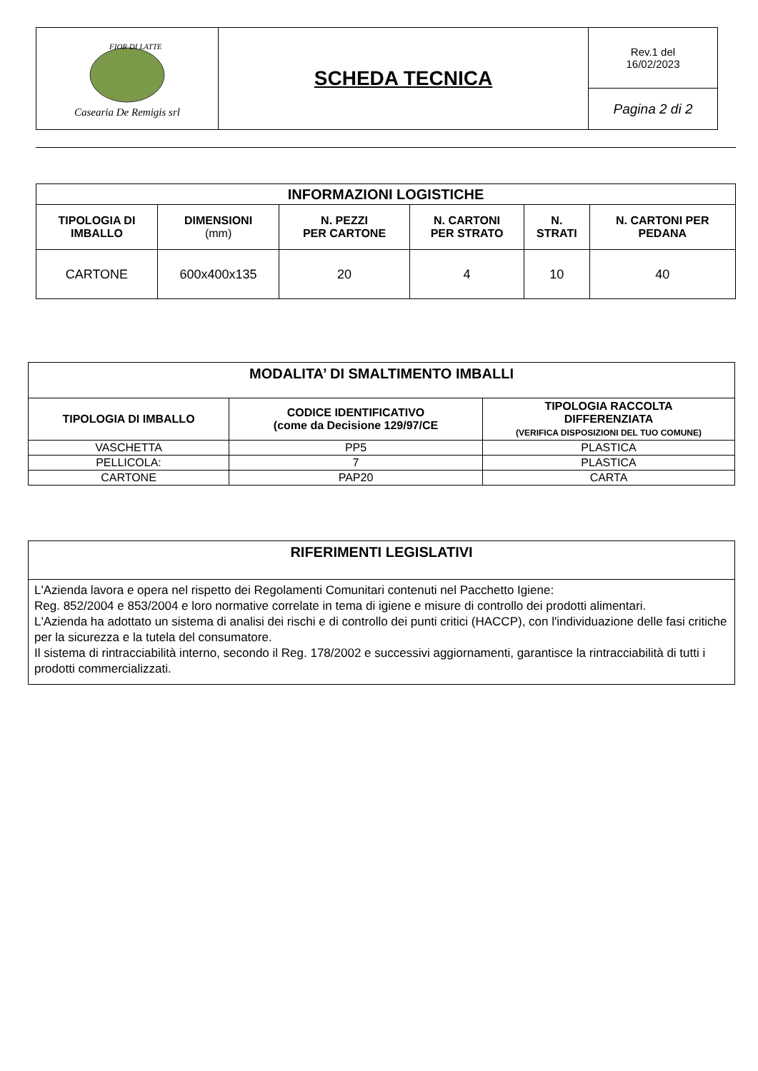| FIOR DI LATTE Casearia De Remigis srl | SCHEDA TECNICA | Rev.1 del 16/02/2023 |
| | | Pagina 2 di 2 |
| INFORMAZIONI LOGISTICHE | | | | | |
| --- | --- | --- | --- | --- | --- |
| TIPOLOGIA DI IMBALLO | DIMENSIONI (mm) | N. PEZZI PER CARTONE | N. CARTONI PER STRATO | N. STRATI | N. CARTONI PER PEDANA |
| CARTONE | 600x400x135 | 20 | 4 | 10 | 40 |
| MODALITA’ DI SMALTIMENTO IMBALLI | | |
| --- | --- | --- |
| TIPOLOGIA DI IMBALLO | CODICE IDENTIFICATIVO (come da Decisione 129/97/CE | TIPOLOGIA RACCOLTA DIFFERENZIATA (VERIFICA DISPOSIZIONI DEL TUO COMUNE) |
| VASCHETTA | PP5 | PLASTICA |
| PELLICOLA: | 7 | PLASTICA |
| CARTONE | PAP20 | CARTA |
| RIFERIMENTI LEGISLATIVI |
| --- |
| L'Azienda lavora e opera nel rispetto dei Regolamenti Comunitari contenuti nel Pacchetto Igiene: Reg. 852/2004 e 853/2004 e loro normative correlate in tema di igiene e misure di controllo dei prodotti alimentari. L'Azienda ha adottato un sistema di analisi dei rischi e di controllo dei punti critici (HACCP), con l'individuazione delle fasi critiche per la sicurezza e la tutela del consumatore. Il sistema di rintracciabilità interno, secondo il Reg. 178/2002 e successivi aggiornamenti, garantisce la rintracciabilità di tutti i prodotti commercializzati. |